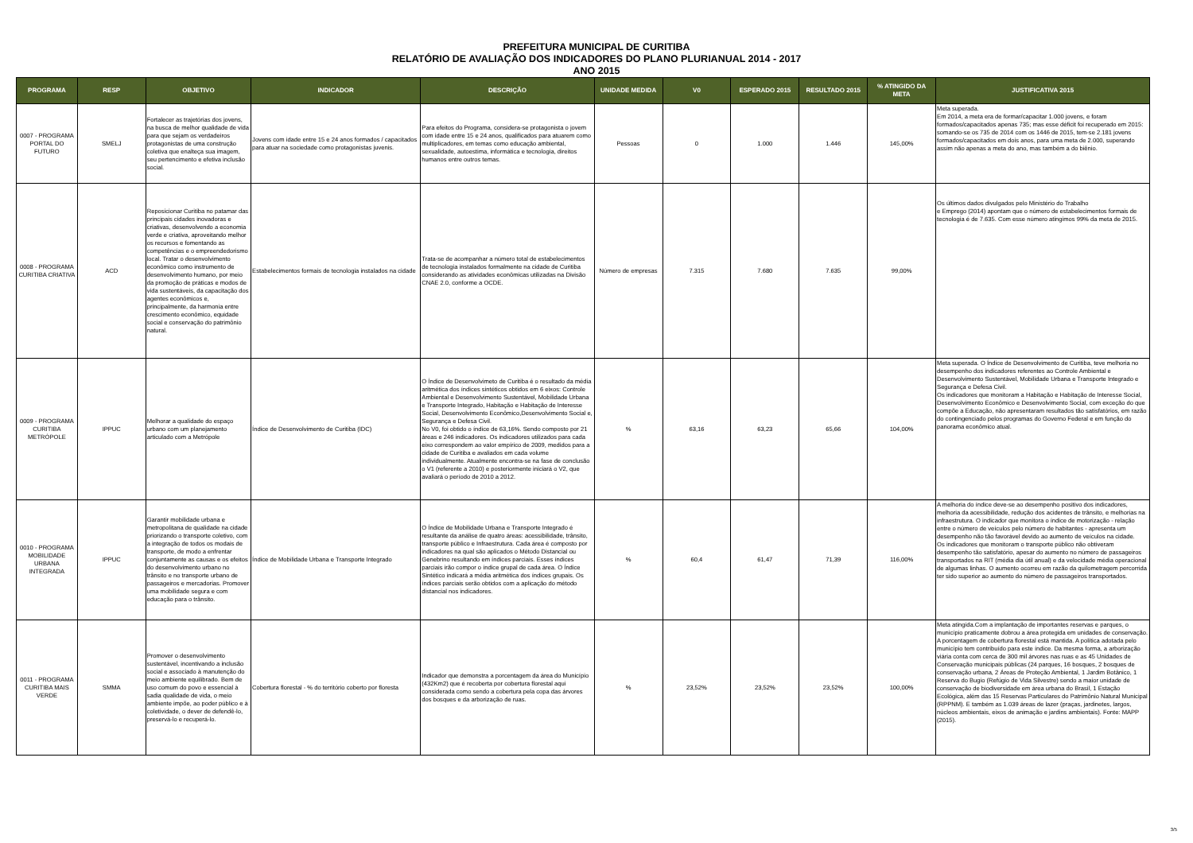PREFEITURA MUNICIPAL DE CURITIBA
RELATÓRIO DE AVALIAÇÃO DOS INDICADORES DO PLANO PLURIANUAL 2014 - 2017
ANO 2015
| PROGRAMA | RESP | OBJETIVO | INDICADOR | DESCRIÇÃO | UNIDADE MEDIDA | V0 | ESPERADO 2015 | RESULTADO 2015 | % ATINGIDO DA META | JUSTIFICATIVA 2015 |
| --- | --- | --- | --- | --- | --- | --- | --- | --- | --- | --- |
| 0007 - PROGRAMA PORTAL DO FUTURO | SMELJ | Fortalecer as trajetórias dos jovens, na busca de melhor qualidade de vida para que sejam os verdadeiros protagonistas de uma construção coletiva que enalteça sua imagem, seu pertencimento e efetiva inclusão social. | Jovens com idade entre 15 e 24 anos formados / capacitados para atuar na sociedade como protagonistas juvenis. | Para efeitos do Programa, considera-se protagonista o jovem com idade entre 15 e 24 anos, qualificados para atuarem como multiplicadores, em temas como educação ambiental, sexualidade, autoestima, informática e tecnologia, direitos humanos entre outros temas. | Pessoas | 0 | 1.000 | 1.446 | 145,00% | Meta superada. Em 2014, a meta era de formar/capacitar 1.000 jovens, e foram formados/capacitados apenas 735; mas esse déficit foi recuperado em 2015: somando-se os 735 de 2014 com os 1446 de 2015, tem-se 2.181 jovens formados/capacitados em dois anos, para uma meta de 2.000, superando assim não apenas a meta do ano, mas também a do biênio. |
| 0008 - PROGRAMA CURITIBA CRIATIVA | ACD | Reposicionar Curitiba no patamar das principais cidades inovadoras e criativas, desenvolvendo a economia verde e criativa, aproveitando melhor os recursos e fomentando as competências e o empreendedorismo local. Tratar o desenvolvimento econômico como instrumento de desenvolvimento humano, por meio da promoção de práticas e modos de vida sustentáveis, da capacitação dos agentes econômicos e, principalmente, da harmonia entre crescimento econômico, equidade social e conservação do patrimônio natural. | Estabelecimentos formais de tecnologia instalados na cidade | Trata-se de acompanhar a número total de estabelecimentos de tecnologia instalados formalmente na cidade de Curitiba considerando as atividades econômicas utilizadas na Divisão CNAE 2.0, conforme a OCDE. | Número de empresas | 7.315 | 7.680 | 7.635 | 99,00% | Os últimos dados divulgados pelo Ministério do Trabalho e Emprego (2014) apontam que o número de estabelecimentos formais de tecnologia é de 7.635. Com esse número atingimos 99% da meta de 2015. |
| 0009 - PROGRAMA CURITIBA METRÓPOLE | IPPUC | Melhorar a qualidade do espaço urbano com um planejamento articulado com a Metrópole | Índice de Desenvolvimento de Curitiba (IDC) | O Índice de Desenvolvimeto de Curitiba é o resultado da média aritmética dos índices sintéticos obtidos em 6 eixos: Controle Ambiental e Desenvolvimento Sustentável, Mobilidade Urbana e Transporte Integrado, Habitação e Habitação de Interesse Social, Desenvolvimento Econômico,Desenvolvimento Social e, Segurança e Defesa Civil. No V0, foi obtido o índice de 63,16%. Sendo composto por 21 áreas e 246 indicadores. Os indicadores utilizados para cada eixo correspondem ao valor empírico de 2009, medidos para a cidade de Curitiba e avaliados em cada volume individualmente. Atualmente encontra-se na fase de conclusão o V1 (referente a 2010) e posteriormente iniciará o V2, que avaliará o período de 2010 a 2012. | % | 63,16 | 63,23 | 65,66 | 104,00% | Meta superada. O Índice de Desenvolvimento de Curitiba, teve melhoria no desempenho dos indicadores referentes ao Controle Ambiental e Desenvolvimento Sustentável, Mobilidade Urbana e Transporte Integrado e Segurança e Defesa Civil. Os indicadores que monitoram a Habitação e Habitação de Interesse Social, Desenvolvimento Econômico e Desenvolvimento Social, com exceção do que compõe a Educação, não apresentaram resultados tão satisfatórios, em razão do contingenciado pelos programas do Governo Federal e em função do panorama econômico atual. |
| 0010 - PROGRAMA MOBILIDADE URBANA INTEGRADA | IPPUC | Garantir mobilidade urbana e metropolitana de qualidade na cidade priorizando o transporte coletivo, com a integração de todos os modais de transporte, de modo a enfrentar conjuntamente as causas e os efeitos do desenvolvimento urbano no trânsito e no transporte urbano de passageiros e mercadorias. Promover uma mobilidade segura e com educação para o trânsito. | Índice de Mobilidade Urbana e Transporte Integrado | O Índice de Mobilidade Urbana e Transporte Integrado é resultante da análise de quatro áreas: acessibilidade, trânsito, transporte público e Infraestrutura. Cada área é composto por indicadores na qual são aplicados o Método Distancial ou Genebrino resultando em índices parciais. Esses índices parciais irão compor o índice grupal de cada área. O Índice Sintético indicará a média aritmética dos índices grupais. Os índices parciais serão obtidos com a aplicação do método distancial nos indicadores. | % | 60,4 | 61,47 | 71,39 | 116,00% | A melhoria do índice deve-se ao desempenho positivo dos indicadores, melhoria da acessibilidade, redução dos acidentes de trânsito, e melhorias na infraestrutura. O indicador que monitora o índice de motorização - relação entre o número de veículos pelo número de habitantes - apresenta um desempenho não tão favorável devido ao aumento de veículos na cidade. Os indicadores que monitoram o transporte público não obtiveram desempenho tão satisfatório, apesar do aumento no número de passageiros transportados na RIT (média dia útil anual) e da velocidade média operacional de algumas linhas. O aumento ocorreu em razão da quilometragem percorrida ter sido superior ao aumento do número de passageiros transportados. |
| 0011 - PROGRAMA CURITIBA MAIS VERDE | SMMA | Promover o desenvolvimento sustentável, incentivando a inclusão social e associado à manutenção do meio ambiente equilibrado. Bem de uso comum do povo e essencial à sadia qualidade de vida, o meio ambiente impõe, ao poder público e à coletividade, o dever de defendê-lo, preservá-lo e recuperá-lo. | Cobertura florestal - % do território coberto por floresta | Indicador que demonstra a porcentagem da área do Município (432Km2) que é recoberta por cobertura florestal aqui considerada como sendo a cobertura pela copa das árvores dos bosques e da arborização de ruas. | % | 23,52% | 23,52% | 23,52% | 100,00% | Meta atingida.Com a implantação de importantes reservas e parques, o município praticamente dobrou a área protegida em unidades de conservação. A porcentagem de cobertura florestal está mantida. A política adotada pelo município tem contribuído para este índice. Da mesma forma, a arborização viária conta com cerca de 300 mil árvores nas ruas e as 45 Unidades de Conservação municipais públicas (24 parques, 16 bosques, 2 bosques de conservação urbana, 2 Áreas de Proteção Ambiental, 1 Jardim Botânico, 1 Reserva do Bugio (Refúgio de Vida Silvestre) sendo a maior unidade de conservação de biodiversidade em área urbana do Brasil, 1 Estação Ecológica, além das 15 Reservas Particulares do Patrimônio Natural Municipal (RPPNM). E também as 1.039 áreas de lazer (praças, jardinetes, largos, núcleos ambientais, eixos de animação e jardins ambientais). Fonte: MAPP (2015). |
3/5